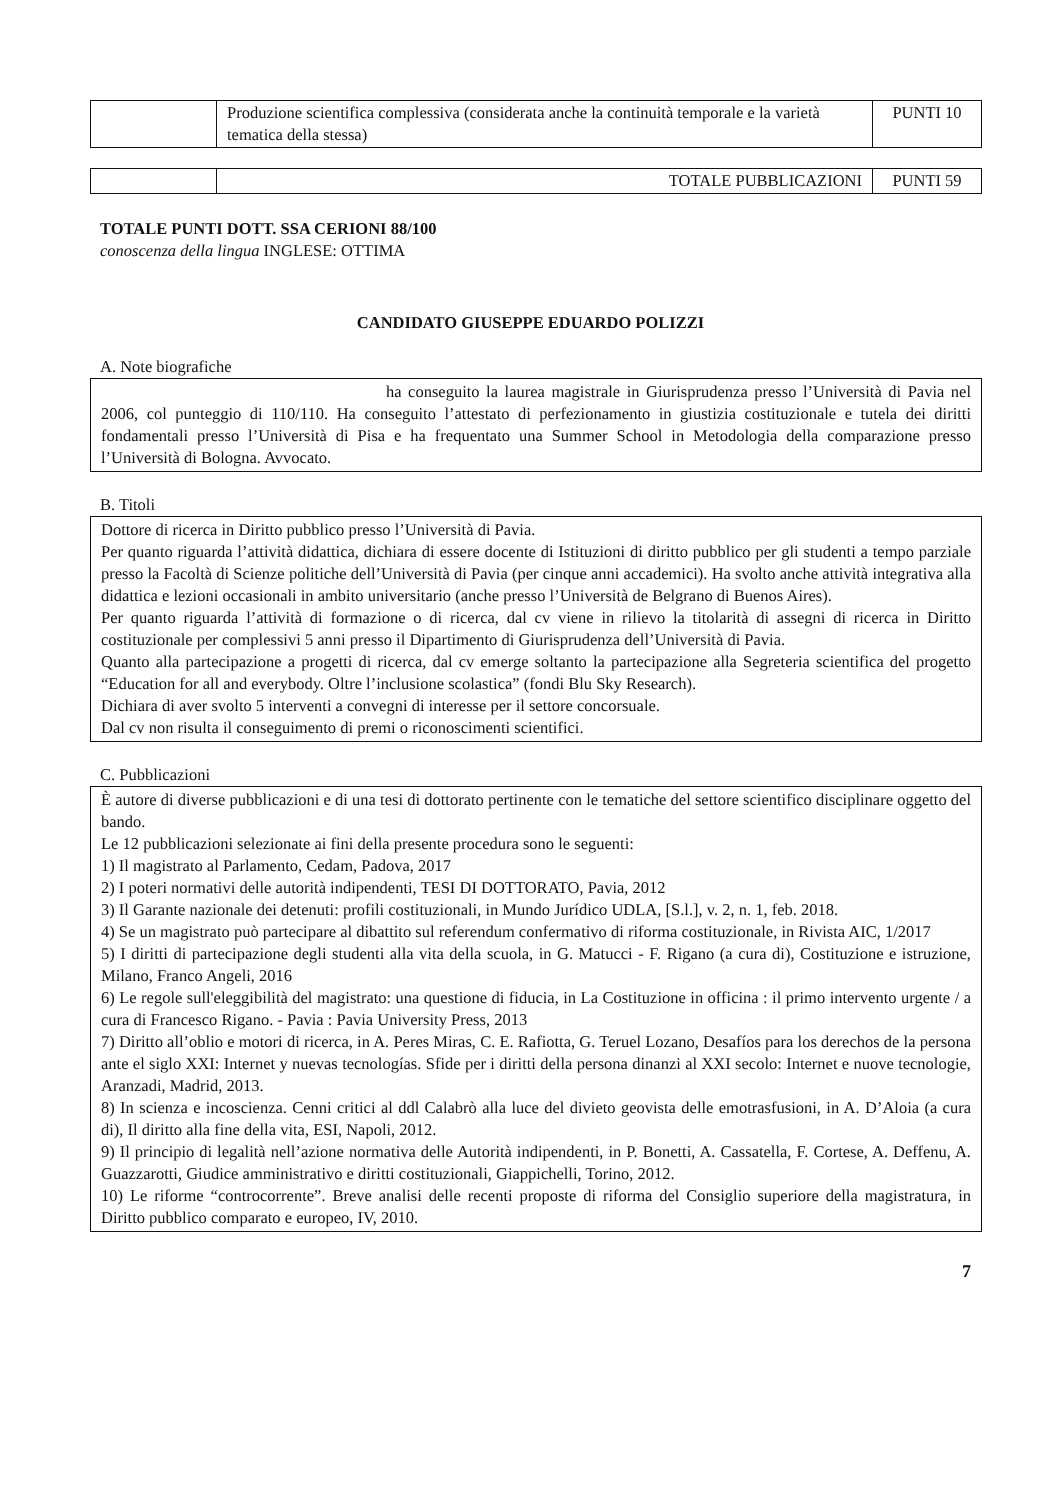| | Produzione scientifica complessiva (considerata anche la continuità temporale e la varietà tematica della stessa) | PUNTI 10 |
| | TOTALE PUBBLICAZIONI | PUNTI 59 |
TOTALE PUNTI DOTT. SSA CERIONI 88/100
conoscenza della lingua INGLESE: OTTIMA
CANDIDATO GIUSEPPE EDUARDO POLIZZI
A. Note biografiche
ha conseguito la laurea magistrale in Giurisprudenza presso l’Università di Pavia nel 2006, col punteggio di 110/110. Ha conseguito l’attestato di perfezionamento in giustizia costituzionale e tutela dei diritti fondamentali presso l’Università di Pisa e ha frequentato una Summer School in Metodologia della comparazione presso l’Università di Bologna. Avvocato.
B. Titoli
Dottore di ricerca in Diritto pubblico presso l’Università di Pavia.
Per quanto riguarda l’attività didattica, dichiara di essere docente di Istituzioni di diritto pubblico per gli studenti a tempo parziale presso la Facoltà di Scienze politiche dell’Università di Pavia (per cinque anni accademici). Ha svolto anche attività integrativa alla didattica e lezioni occasionali in ambito universitario (anche presso l’Università de Belgrano di Buenos Aires).
Per quanto riguarda l’attività di formazione o di ricerca, dal cv viene in rilievo la titolarità di assegni di ricerca in Diritto costituzionale per complessivi 5 anni presso il Dipartimento di Giurisprudenza dell’Università di Pavia.
Quanto alla partecipazione a progetti di ricerca, dal cv emerge soltanto la partecipazione alla Segreteria scientifica del progetto “Education for all and everybody. Oltre l’inclusione scolastica” (fondi Blu Sky Research).
Dichiara di aver svolto 5 interventi a convegni di interesse per il settore concorsuale.
Dal cv non risulta il conseguimento di premi o riconoscimenti scientifici.
C. Pubblicazioni
È autore di diverse pubblicazioni e di una tesi di dottorato pertinente con le tematiche del settore scientifico disciplinare oggetto del bando.
Le 12 pubblicazioni selezionate ai fini della presente procedura sono le seguenti:
1) Il magistrato al Parlamento, Cedam, Padova, 2017
2) I poteri normativi delle autorità indipendenti, TESI DI DOTTORATO, Pavia, 2012
3) Il Garante nazionale dei detenuti: profili costituzionali, in Mundo Jurídico UDLA, [S.l.], v. 2, n. 1, feb. 2018.
4) Se un magistrato può partecipare al dibattito sul referendum confermativo di riforma costituzionale, in Rivista AIC, 1/2017
5) I diritti di partecipazione degli studenti alla vita della scuola, in G. Matucci - F. Rigano (a cura di), Costituzione e istruzione, Milano, Franco Angeli, 2016
6) Le regole sull'eleggibilità del magistrato: una questione di fiducia, in La Costituzione in officina : il primo intervento urgente / a cura di Francesco Rigano. - Pavia : Pavia University Press, 2013
7) Diritto all’oblio e motori di ricerca, in A. Peres Miras, C. E. Rafiotta, G. Teruel Lozano, Desafíos para los derechos de la persona ante el siglo XXI: Internet y nuevas tecnologías. Sfide per i diritti della persona dinanzi al XXI secolo: Internet e nuove tecnologie, Aranzadi, Madrid, 2013.
8) In scienza e incoscienza. Cenni critici al ddl Calabrò alla luce del divieto geovista delle emotrasfusioni, in A. D’Aloia (a cura di), Il diritto alla fine della vita, ESI, Napoli, 2012.
9) Il principio di legalità nell’azione normativa delle Autorità indipendenti, in P. Bonetti, A. Cassatella, F. Cortese, A. Deffenu, A. Guazzarotti, Giudice amministrativo e diritti costituzionali, Giappichelli, Torino, 2012.
10) Le riforme “controcorrente”. Breve analisi delle recenti proposte di riforma del Consiglio superiore della magistratura, in Diritto pubblico comparato e europeo, IV, 2010.
7